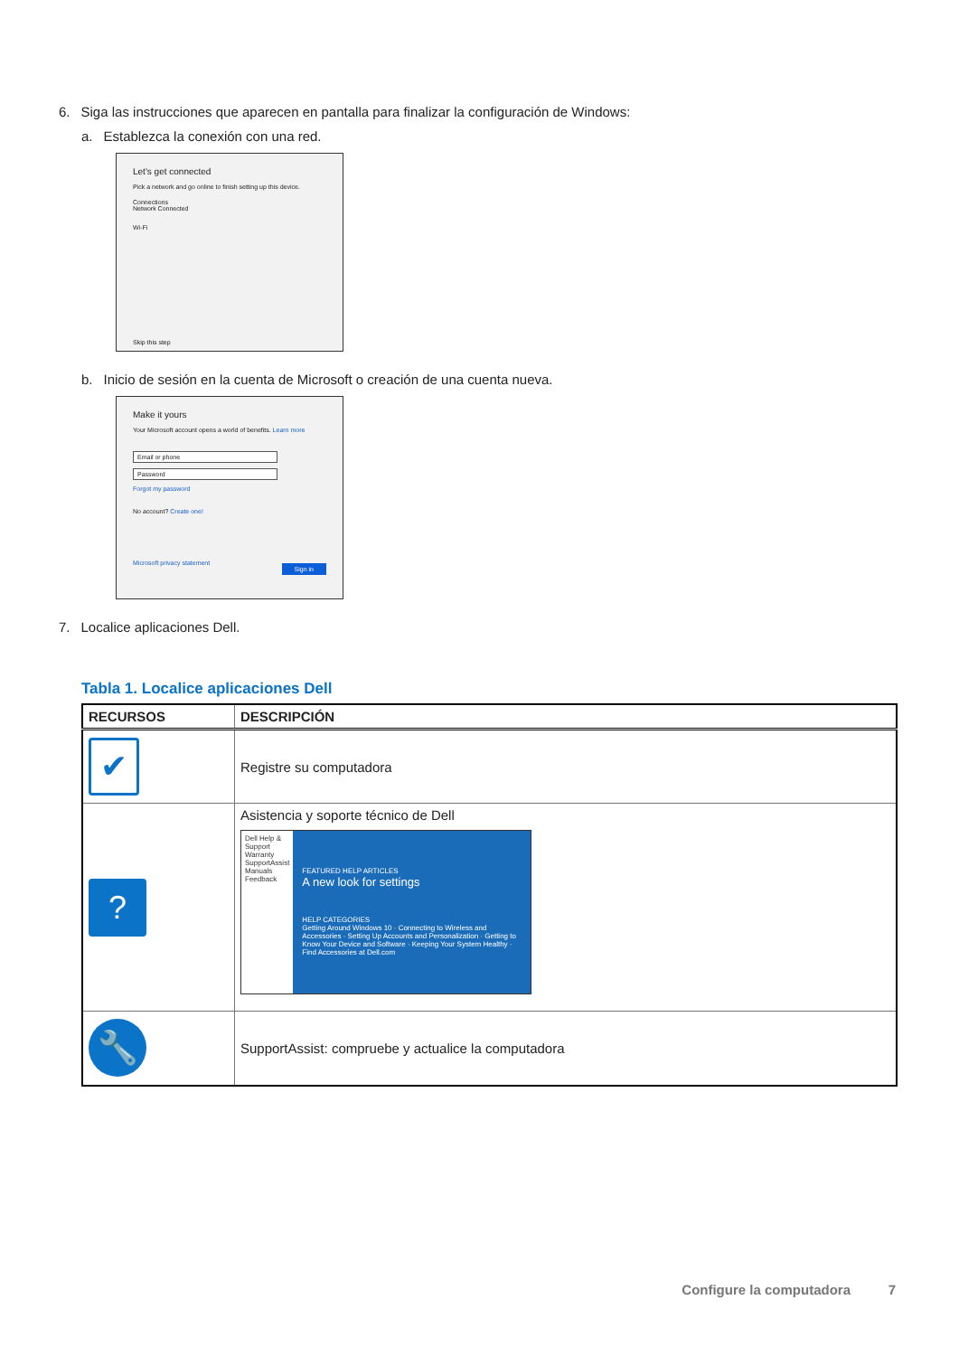6. Siga las instrucciones que aparecen en pantalla para finalizar la configuración de Windows:
a. Establezca la conexión con una red.
Let's get connected
Pick a network and go online to finish setting up this device.
Connections
Network Connected
Wi-Fi
Skip this step
b. Inicio de sesión en la cuenta de Microsoft o creación de una cuenta nueva.
Make it yours
Your Microsoft account opens a world of benefits. Learn more
Email or phone
Password
Forgot my password
No account? Create one!
Microsoft privacy statement
Sign in
7. Localice aplicaciones Dell.
Tabla 1. Localice aplicaciones Dell
| RECURSOS | DESCRIPCIÓN |
| --- | --- |
| ✔ | Registre su computadora |
| ? | Asistencia y soporte técnico de Dell Dell Help & Support Warranty SupportAssist Manuals Feedback FEATURED HELP ARTICLES A new look for settings HELP CATEGORIES Getting Around Windows 10 · Connecting to Wireless and Accessories · Setting Up Accounts and Personalization · Getting to Know Your Device and Software · Keeping Your System Healthy · Find Accessories at Dell.com |
| 🔧 | SupportAssist: compruebe y actualice la computadora |
Configure la computadora 7